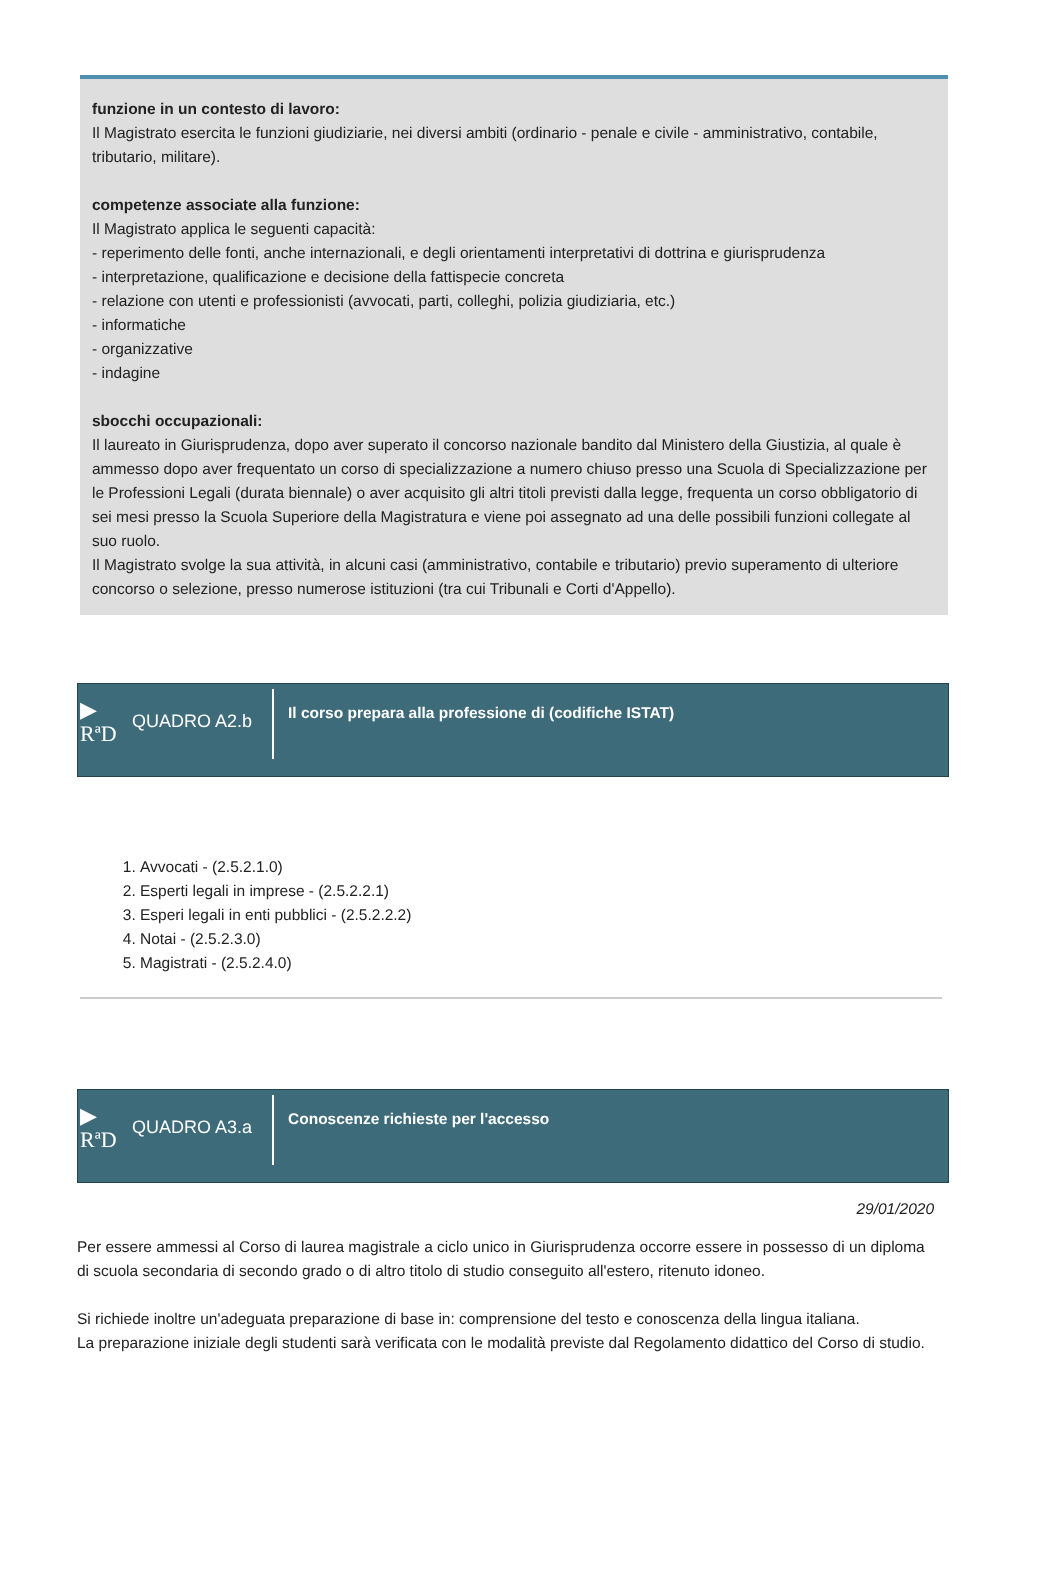funzione in un contesto di lavoro:
Il Magistrato esercita le funzioni giudiziarie, nei diversi ambiti (ordinario - penale e civile - amministrativo, contabile, tributario, militare).
competenze associate alla funzione:
Il Magistrato applica le seguenti capacità:
- reperimento delle fonti, anche internazionali, e degli orientamenti interpretativi di dottrina e giurisprudenza
- interpretazione, qualificazione e decisione della fattispecie concreta
- relazione con utenti e professionisti (avvocati, parti, colleghi, polizia giudiziaria, etc.)
- informatiche
- organizzative
- indagine
sbocchi occupazionali:
Il laureato in Giurisprudenza, dopo aver superato il concorso nazionale bandito dal Ministero della Giustizia, al quale è ammesso dopo aver frequentato un corso di specializzazione a numero chiuso presso una Scuola di Specializzazione per le Professioni Legali (durata biennale) o aver acquisito gli altri titoli previsti dalla legge, frequenta un corso obbligatorio di sei mesi presso la Scuola Superiore della Magistratura e viene poi assegnato ad una delle possibili funzioni collegate al suo ruolo.
Il Magistrato svolge la sua attività, in alcuni casi (amministrativo, contabile e tributario) previo superamento di ulteriore concorso o selezione, presso numerose istituzioni (tra cui Tribunali e Corti d'Appello).
▶
RªD
QUADRO A2.b
Il corso prepara alla professione di (codifiche ISTAT)
1. Avvocati - (2.5.2.1.0)
2. Esperti legali in imprese - (2.5.2.2.1)
3. Esperi legali in enti pubblici - (2.5.2.2.2)
4. Notai - (2.5.2.3.0)
5. Magistrati - (2.5.2.4.0)
▶
RªD
QUADRO A3.a
Conoscenze richieste per l'accesso
29/01/2020
Per essere ammessi al Corso di laurea magistrale a ciclo unico in Giurisprudenza occorre essere in possesso di un diploma di scuola secondaria di secondo grado o di altro titolo di studio conseguito all'estero, ritenuto idoneo.
Si richiede inoltre un'adeguata preparazione di base in: comprensione del testo e conoscenza della lingua italiana.
La preparazione iniziale degli studenti sarà verificata con le modalità previste dal Regolamento didattico del Corso di studio.